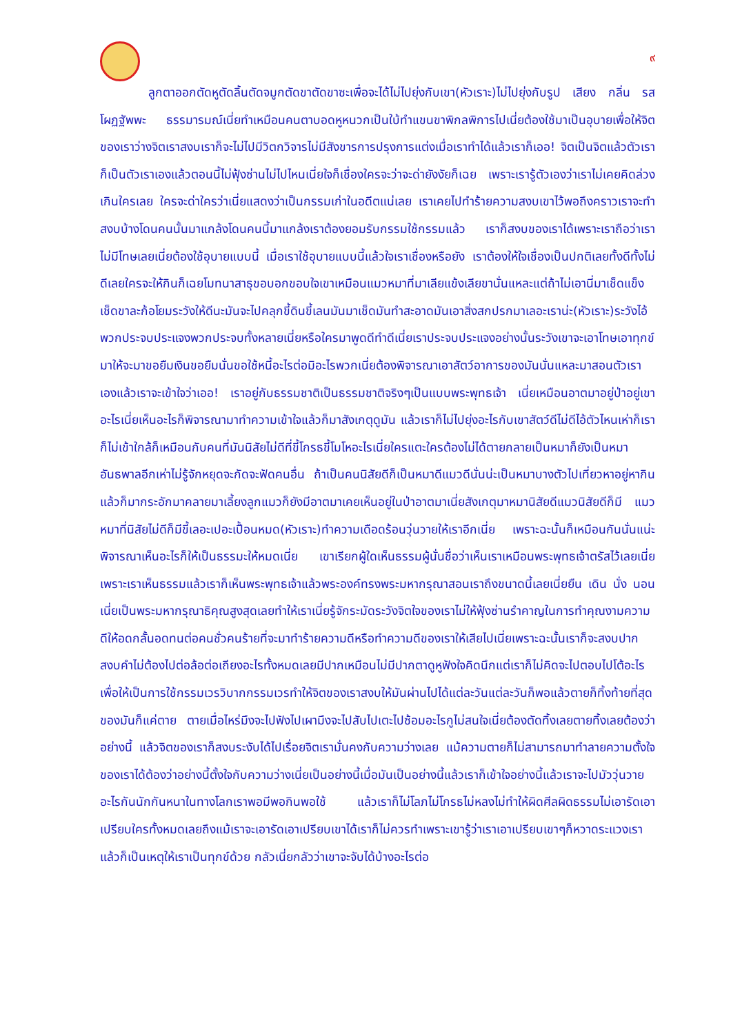๙
ลูกตาออกตัดหูตัดลิ้นตัดจมูกตัดขาตัดขาซะเพื่อจะได้ไม่ไปยุ่งกับเขา(หัวเราะ)ไม่ไปยุ่งกับรูป เสียง กลิ่น รส โผฏฐัพพะ ธรรมารมณ์เนี่ยทำเหมือนคนตาบอดหูหนวกเป็นใบ้ทำแขนขาพิกลพิการไปเนี่ยต้องใช้มาเป็นอุบายเพื่อให้จิตของเราว่างจิตเราสงบเราก็จะไม่ไปมีวิตกวิจารไม่มีสังขารการปรุงการแต่งเมื่อเราทำได้แล้วเราก็เออ! จิตเป็นจิตแล้วตัวเราก็เป็นตัวเราเองแล้วตอนนี้ไม่ฟุ้งซ่านไม่ไปไหนเนี่ยใจก็เชื่องใครจะว่าจะด่ายังงัยก็เฉย เพราะเรารู้ตัวเองว่าเราไม่เคยคิดล่วงเกินใครเลย ใครจะด่าใครว่าเนี่ยแสดงว่าเป็นกรรมเก่าในอดีตแน่เลย เราเคยไปทำร้ายความสงบเขาไว้พอถึงคราวเราจะทำสงบบ้างโดนคนนั้นมาแกล้งโดนคนนี้มาแกล้งเราต้องยอมรับกรรมใช้กรรมแล้ว เราก็สงบของเราได้เพราะเราถือว่าเราไม่มีโทษเลยเนี่ยต้องใช้อุบายแบบนี้ เมื่อเราใช้อุบายแบบนี้แล้วใจเราเชื่องหรือยัง เราต้องให้ใจเชื่องเป็นปกติเลยทั้งดีทั้งไม่ดีเลยใครจะให้กินก็เฉยโมทนาสาธุขอบอกขอบใจเขาเหมือนแมวหมาที่มาเลียแข้งเลียขานั่นแหละแต่ถ้าไม่เอานี่มาเช็ดแข็งเช็ดขาละก้อโยมระวังให้ดีนะมันจะไปคลุกขี้ดินขี้เลนมันมาเช็ดมันทำสะอาดมันเอาสิ่งสกปรกมาเลอะเราน่ะ(หัวเราะ)ระวังไอ้พวกประจบประแจงพวกประจบทั้งหลายเนี่ยหรือใครมาพูดดีทำดีเนี่ยเราประจบประแจงอย่างนั้นระวังเขาจะเอาโทษเอาทุกข์มาให้จะมาขอยืมเงินขอยืมนั่นขอใช้หนี้อะไรต่อมิอะไรพวกเนี่ยต้องพิจารณาเอาสัตว์อาการของมันนั่นแหละมาสอนตัวเราเองแล้วเราจะเข้าใจว่าเออ! เราอยู่กับธรรมชาติเป็นธรรมชาติจริงๆเป็นแบบพระพุทธเจ้า เนี่ยเหมือนอาตมาอยู่ป่าอยู่เขาอะไรเนี่ยเห็นอะไรก็พิจารณามาทำความเข้าใจแล้วก็มาสังเกตุดูมัน แล้วเราก็ไม่ไปยุ่งอะไรกับเขาสัตว์ดีไม่ดีไอ้ตัวไหนเห่าก็เราก็ไม่เข้าใกล้ก็เหมือนกับคนที่มันนิสัยไม่ดีที่ขี้โกรธขี้โมโหอะไรเนี่ยใครแตะใครต้องไม่ได้ตายกลายเป็นหมาก็ยังเป็นหมาอันธพาลอีกเห่าไม่รู้จักหยุดจะกัดจะฟัดคนอื่น ถ้าเป็นคนนิสัยดีก็เป็นหมาดีแมวดีนั่นน่ะเป็นหมาบางตัวไปเที่ยวหาอยู่หากินแล้วก็มากระอักมาคลายมาเลี้ยงลูกแมวก็ยังมีอาตมาเคยเห็นอยู่ในป่าอาตมาเนี่ยสังเกตุมาหมานิสัยดีแมวนิสัยดีก็มี แมวหมาที่นิสัยไม่ดีก็มีขี้เลอะเปอะเปื้อนหมด(หัวเราะ)ทำความเดือดร้อนวุ่นวายให้เราอีกเนี่ย เพราะฉะนั้นก็เหมือนกันนั่นแน่ะพิจารณาเห็นอะไรก็ให้เป็นธรรมะให้หมดเนี่ย เขาเรียกผู้ใดเห็นธรรมผู้นั่นชื่อว่าเห็นเราเหมือนพระพุทธเจ้าตรัสไว้เลยเนี่ยเพราะเราเห็นธรรมแล้วเราก็เห็นพระพุทธเจ้าแล้วพระองค์ทรงพระมหากรุณาสอนเราถึงขนาดนี้เลยเนี่ยยืน เดิน นั่ง นอนเนี่ยเป็นพระมหากรุณาธิคุณสูงสุดเลยทำให้เราเนี่ยรู้จักระมัดระวังจิตใจของเราไม่ให้ฟุ้งซ่านรำคาญในการทำคุณงามความดีให้อดกลั้นอดทนต่อคนชั่วคนร้ายที่จะมาทำร้ายความดีหรือทำความดีของเราให้เสียไปเนี่ยเพราะฉะนั้นเราก็จะสงบปากสงบคำไม่ต้องไปต่อล้อต่อเถียงอะไรทั้งหมดเลยมีปากเหมือนไม่มีปากตาดูหูฟังใจคิดนึกแต่เราก็ไม่คิดจะไปตอบไปโต้อะไรเพื่อให้เป็นการใช้กรรมเวรวิบากกรรมเวรทำให้จิตของเราสงบให้มันผ่านไปได้แต่ละวันแต่ละวันก็พอแล้วตายก็ทิ้งท้ายที่สุดของมันก็แค่ตาย ตายเมื่อไหร่มึงจะไปฟังไปเผามึงจะไปสับไปเตะไปซ้อมอะไรกูไม่สนใจเนี่ยต้องตัดทิ้งเลยตายทิ้งเลยต้องว่าอย่างนี้ แล้วจิตของเราก็สงบระงับได้ไปเรื่อยจิตเรามั่นคงกับความว่างเลย แม้ความตายก็ไม่สามารถมาทำลายความตั้งใจของเราได้ต้องว่าอย่างนี้ตั้งใจกับความว่างเนี่ยเป็นอย่างนี้เมื่อมันเป็นอย่างนี้แล้วเราก็เข้าใจอย่างนี้แล้วเราจะไปมัววุ่นวายอะไรกันนักกันหนาในทางโลกเราพอมีพอกินพอใช้ แล้วเราก็ไม่โลภไม่โกรธไม่หลงไม่ทำให้ผิดศีลผิดธรรมไม่เอารัดเอาเปรียบใครทั้งหมดเลยถึงแม้เราจะเอารัดเอาเปรียบเขาได้เราก็ไม่ควรทำเพราะเขารู้ว่าเราเอาเปรียบเขาๆก็หวาดระแวงเราแล้วก็เป็นเหตุให้เราเป็นทุกข์ด้วย กลัวเนี่ยกลัวว่าเขาจะจับได้บ้างอะไรต่อ